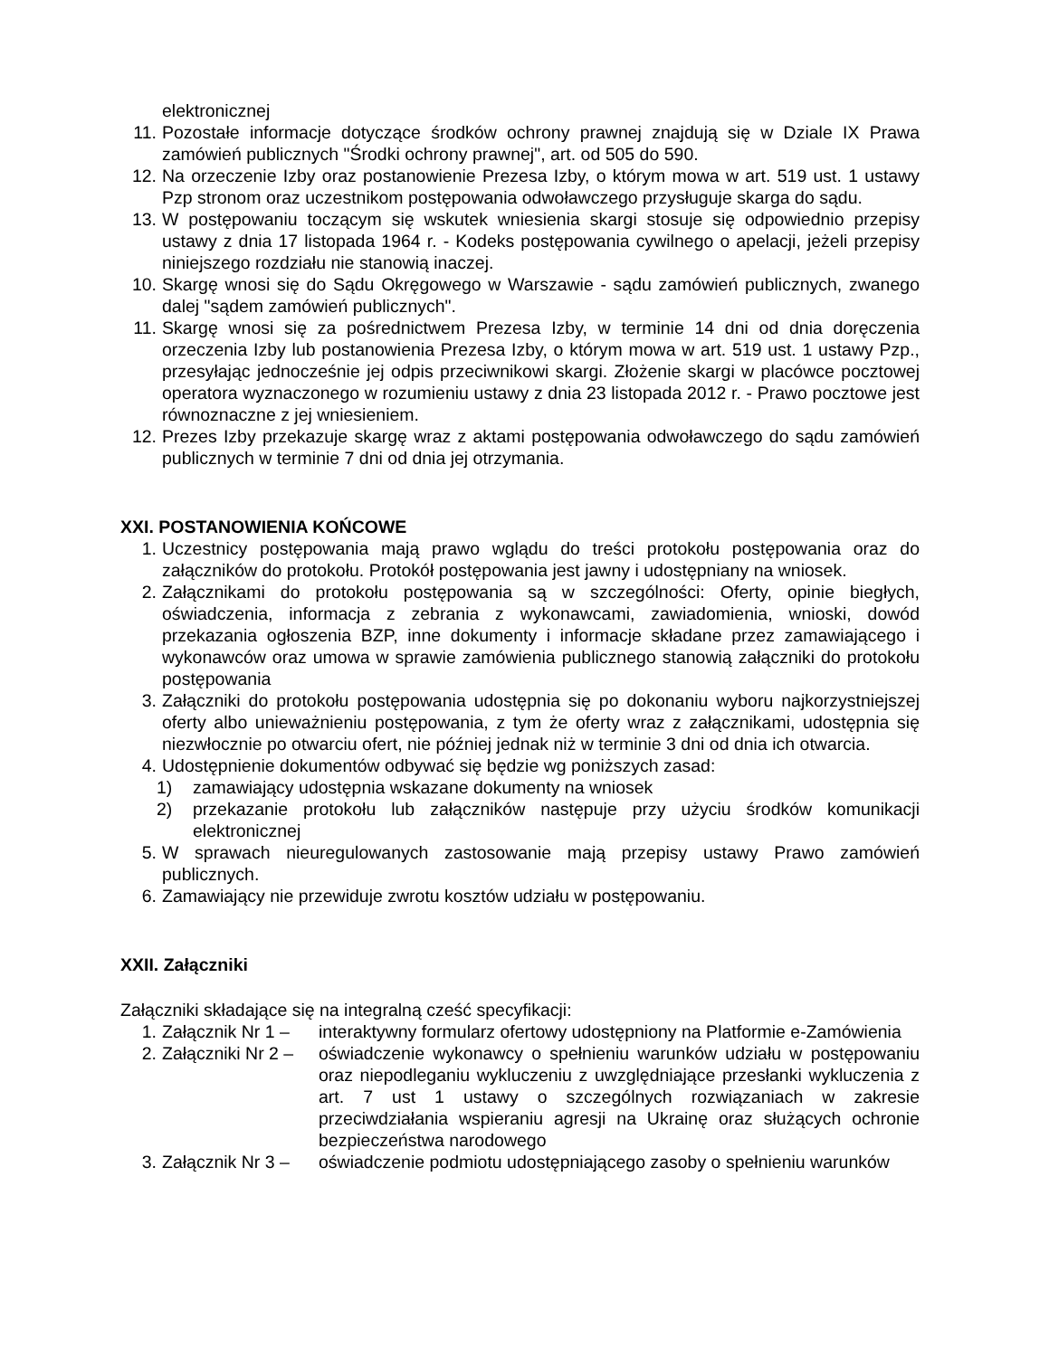elektronicznej
11. Pozostałe informacje dotyczące środków ochrony prawnej znajdują się w Dziale IX Prawa zamówień publicznych "Środki ochrony prawnej", art. od 505 do 590.
12. Na orzeczenie Izby oraz postanowienie Prezesa Izby, o którym mowa w art. 519 ust. 1 ustawy Pzp stronom oraz uczestnikom postępowania odwoławczego przysługuje skarga do sądu.
13. W postępowaniu toczącym się wskutek wniesienia skargi stosuje się odpowiednio przepisy ustawy z dnia 17 listopada 1964 r. - Kodeks postępowania cywilnego o apelacji, jeżeli przepisy niniejszego rozdziału nie stanowią inaczej.
10. Skargę wnosi się do Sądu Okręgowego w Warszawie - sądu zamówień publicznych, zwanego dalej "sądem zamówień publicznych".
11. Skargę wnosi się za pośrednictwem Prezesa Izby, w terminie 14 dni od dnia doręczenia orzeczenia Izby lub postanowienia Prezesa Izby, o którym mowa w art. 519 ust. 1 ustawy Pzp., przesyłając jednocześnie jej odpis przeciwnikowi skargi. Złożenie skargi w placówce pocztowej operatora wyznaczonego w rozumieniu ustawy z dnia 23 listopada 2012 r. - Prawo pocztowe jest równoznaczne z jej wniesieniem.
12. Prezes Izby przekazuje skargę wraz z aktami postępowania odwoławczego do sądu zamówień publicznych w terminie 7 dni od dnia jej otrzymania.
XXI. POSTANOWIENIA KOŃCOWE
1. Uczestnicy postępowania mają prawo wglądu do treści protokołu postępowania oraz do załączników do protokołu. Protokół postępowania jest jawny i udostępniany na wniosek.
2. Załącznikami do protokołu postępowania są w szczególności: Oferty, opinie biegłych, oświadczenia, informacja z zebrania z wykonawcami, zawiadomienia, wnioski, dowód przekazania ogłoszenia BZP, inne dokumenty i informacje składane przez zamawiającego i wykonawców oraz umowa w sprawie zamówienia publicznego stanowią załączniki do protokołu postępowania
3. Załączniki do protokołu postępowania udostępnia się po dokonaniu wyboru najkorzystniejszej oferty albo unieważnieniu postępowania, z tym że oferty wraz z załącznikami, udostępnia się niezwłocznie po otwarciu ofert, nie później jednak niż w terminie 3 dni od dnia ich otwarcia.
4. Udostępnienie dokumentów odbywać się będzie wg poniższych zasad:
1) zamawiający udostępnia wskazane dokumenty na wniosek
2) przekazanie protokołu lub załączników następuje przy użyciu środków komunikacji elektronicznej
5. W sprawach nieuregulowanych zastosowanie mają przepisy ustawy Prawo zamówień publicznych.
6. Zamawiający nie przewiduje zwrotu kosztów udziału w postępowaniu.
XXII. Załączniki
Załączniki składające się na integralną cześć specyfikacji:
1. Załącznik Nr 1 – interaktywny formularz ofertowy udostępniony na Platformie e-Zamówienia
2. Załączniki Nr 2 – oświadczenie wykonawcy o spełnieniu warunków udziału w postępowaniu oraz niepodleganiu wykluczeniu z uwzględniające przesłanki wykluczenia z art. 7 ust 1 ustawy o szczególnych rozwiązaniach w zakresie przeciwdziałania wspieraniu agresji na Ukrainę oraz służących ochronie bezpieczeństwa narodowego
3. Załącznik Nr 3 – oświadczenie podmiotu udostępniającego zasoby o spełnieniu warunków